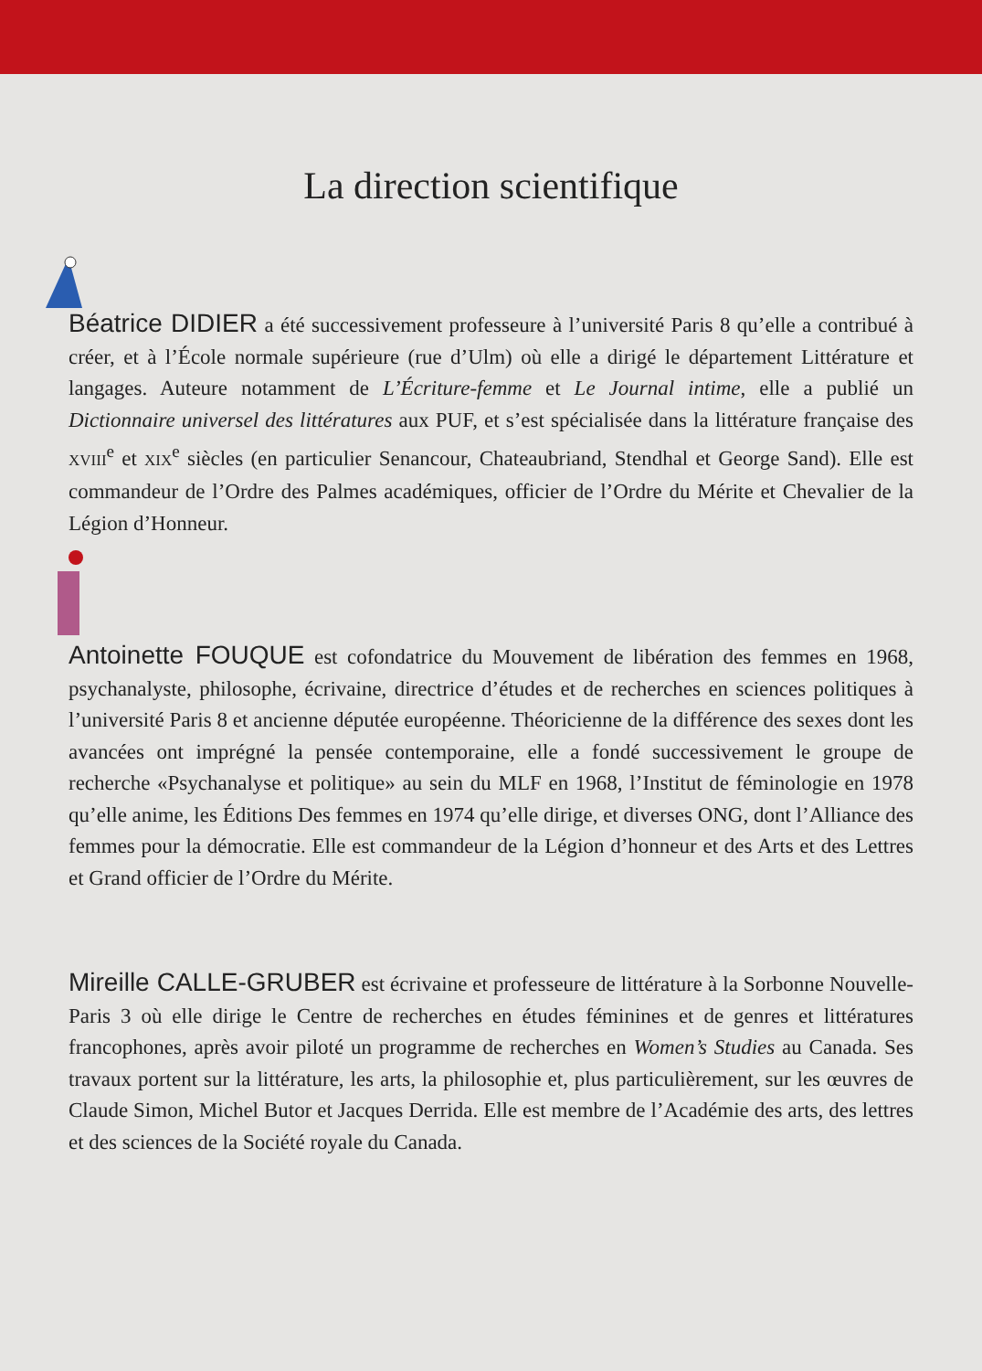La direction scientifique
Béatrice DIDIER a été successivement professeure à l’université Paris 8 qu’elle a contribué à créer, et à l’École normale supérieure (rue d’Ulm) où elle a dirigé le département Littérature et langages. Auteure notamment de L’Écriture-femme et Le Journal intime, elle a publié un Dictionnaire universel des littératures aux PUF, et s’est spécialisée dans la littérature française des XVIII<sup>e</sup> et XIX<sup>e</sup> siècles (en particulier Senancour, Chateaubriand, Stendhal et George Sand). Elle est commandeur de l’Ordre des Palmes académiques, officier de l’Ordre du Mérite et Chevalier de la Légion d’Honneur.
Antoinette FOUQUE est cofondatrice du Mouvement de libération des femmes en 1968, psychanalyste, philosophe, écrivaine, directrice d’études et de recherches en sciences politiques à l’université Paris 8 et ancienne députée européenne. Théoricienne de la différence des sexes dont les avancées ont imprégné la pensée contemporaine, elle a fondé successivement le groupe de recherche «Psychanalyse et politique» au sein du MLF en 1968, l’Institut de féminologie en 1978 qu’elle anime, les Éditions Des femmes en 1974 qu’elle dirige, et diverses ONG, dont l’Alliance des femmes pour la démocratie. Elle est commandeur de la Légion d’honneur et des Arts et des Lettres et Grand officier de l’Ordre du Mérite.
Mireille CALLE-GRUBER est écrivaine et professeure de littérature à la Sorbonne Nouvelle-Paris 3 où elle dirige le Centre de recherches en études féminines et de genres et littératures francophones, après avoir piloté un programme de recherches en Women’s Studies au Canada. Ses travaux portent sur la littérature, les arts, la philosophie et, plus particulièrement, sur les œuvres de Claude Simon, Michel Butor et Jacques Derrida. Elle est membre de l’Académie des arts, des lettres et des sciences de la Société royale du Canada.